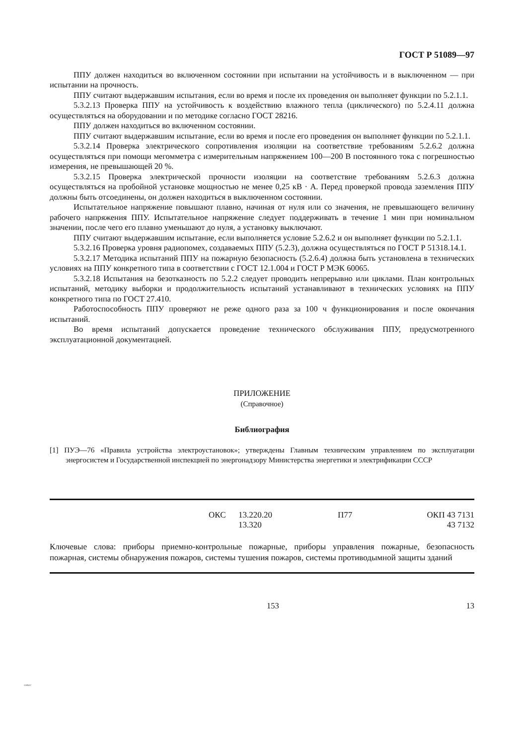51089-97
ГОСТ Р 51089—97
ППУ должен находиться во включенном состоянии при испытании на устойчивость и в выключенном — при испытании на прочность.
ППУ считают выдержавшим испытания, если во время и после их проведения он выполняет функции по 5.2.1.1.
5.3.2.13 Проверка ППУ на устойчивость к воздействию влажного тепла (циклического) по 5.2.4.11 должна осуществляться на оборудовании и по методике согласно ГОСТ 28216.
ППУ должен находиться во включенном состоянии.
ППУ считают выдержавшим испытание, если во время и после его проведения он выполняет функции по 5.2.1.1.
5.3.2.14 Проверка электрического сопротивления изоляции на соответствие требованиям 5.2.6.2 должна осуществляться при помощи мегомметра с измерительным напряжением 100—200 В постоянного тока с погрешностью измерения, не превышающей 20 %.
5.3.2.15 Проверка электрической прочности изоляции на соответствие требованиям 5.2.6.3 должна осуществляться на пробойной установке мощностью не менее 0,25 кВ · А. Перед проверкой провода заземления ППУ должны быть отсоединены, он должен находиться в выключенном состоянии.
Испытательное напряжение повышают плавно, начиная от нуля или со значения, не превышающего величину рабочего напряжения ППУ. Испытательное напряжение следует поддерживать в течение 1 мин при номинальном значении, после чего его плавно уменьшают до нуля, а установку выключают.
ППУ считают выдержавшим испытание, если выполняется условие 5.2.6.2 и он выполняет функции по 5.2.1.1.
5.3.2.16 Проверка уровня радиопомех, создаваемых ППУ (5.2.3), должна осуществляться по ГОСТ Р 51318.14.1.
5.3.2.17 Методика испытаний ППУ на пожарную безопасность (5.2.6.4) должна быть установлена в технических условиях на ППУ конкретного типа в соответствии с ГОСТ 12.1.004 и ГОСТ Р МЭК 60065.
5.3.2.18 Испытания на безотказность по 5.2.2 следует проводить непрерывно или циклами. План контрольных испытаний, методику выборки и продолжительность испытаний устанавливают в технических условиях на ППУ конкретного типа по ГОСТ 27.410.
Работоспособность ППУ проверяют не реже одного раза за 100 ч функционирования и после окончания испытаний.
Во время испытаний допускается проведение технического обслуживания ППУ, предусмотренного эксплуатационной документацией.
ПРИЛОЖЕНИЕ
(Справочное)
Библиография
[1] ПУЭ—76 «Правила устройства электроустановок»; утверждены Главным техническим управлением по эксплуатации энергосистем и Государственной инспекцией по энергонадзору Министерства энергетики и электрификации СССР
| | ОКС | 13.220.20 13.320 | П77 | ОКП 43 7131 43 7132 |
Ключевые слова: приборы приемно-контрольные пожарные, приборы управления пожарные, безопасность пожарная, системы обнаружения пожаров, системы тушения пожаров, системы противодымной защиты зданий
153 13